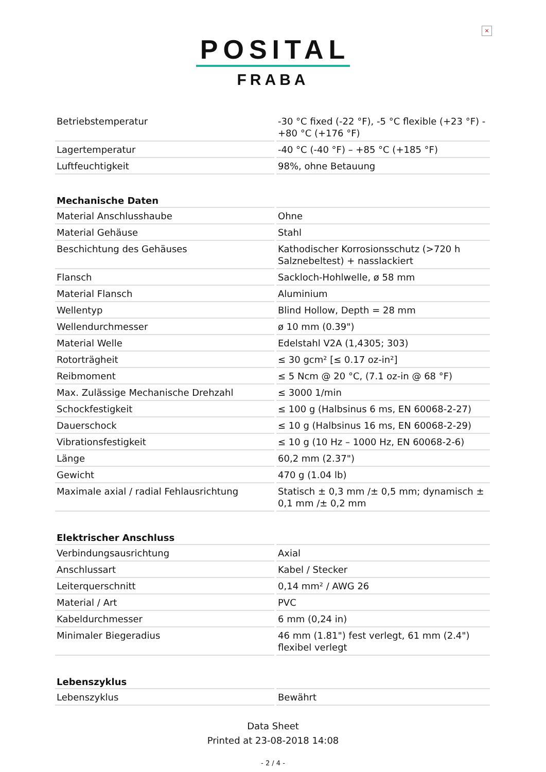×
POSITAL
FRABA
| Betriebstemperatur | -30 °C fixed (-22 °F), -5 °C flexible (+23 °F) - +80 °C (+176 °F) |
| Lagertemperatur | -40 °C (-40 °F) – +85 °C (+185 °F) |
| Luftfeuchtigkeit | 98%, ohne Betauung |
| Mechanische Daten | |
| Material Anschlusshaube | Ohne |
| Material Gehäuse | Stahl |
| Beschichtung des Gehäuses | Kathodischer Korrosionsschutz (>720 h Salznebeltest) + nasslackiert |
| Flansch | Sackloch-Hohlwelle, ø 58 mm |
| Material Flansch | Aluminium |
| Wellentyp | Blind Hollow, Depth = 28 mm |
| Wellendurchmesser | ø 10 mm (0.39") |
| Material Welle | Edelstahl V2A (1,4305; 303) |
| Rotorträgheit | ≤ 30 gcm² [≤ 0.17 oz-in²] |
| Reibmoment | ≤ 5 Ncm @ 20 °C, (7.1 oz-in @ 68 °F) |
| Max. Zulässige Mechanische Drehzahl | ≤ 3000 1/min |
| Schockfestigkeit | ≤ 100 g (Halbsinus 6 ms, EN 60068-2-27) |
| Dauerschock | ≤ 10 g (Halbsinus 16 ms, EN 60068-2-29) |
| Vibrationsfestigkeit | ≤ 10 g (10 Hz – 1000 Hz, EN 60068-2-6) |
| Länge | 60,2 mm (2.37") |
| Gewicht | 470 g (1.04 lb) |
| Maximale axial / radial Fehlausrichtung | Statisch ± 0,3 mm /± 0,5 mm; dynamisch ± 0,1 mm /± 0,2 mm |
| Elektrischer Anschluss | |
| Verbindungsausrichtung | Axial |
| Anschlussart | Kabel / Stecker |
| Leiterquerschnitt | 0,14 mm² / AWG 26 |
| Material / Art | PVC |
| Kabeldurchmesser | 6 mm (0,24 in) |
| Minimaler Biegeradius | 46 mm (1.81") fest verlegt, 61 mm (2.4") flexibel verlegt |
| Lebenszyklus | |
| Lebenszyklus | Bewährt |
Data Sheet
Printed at 23-08-2018 14:08
- 2 / 4 -